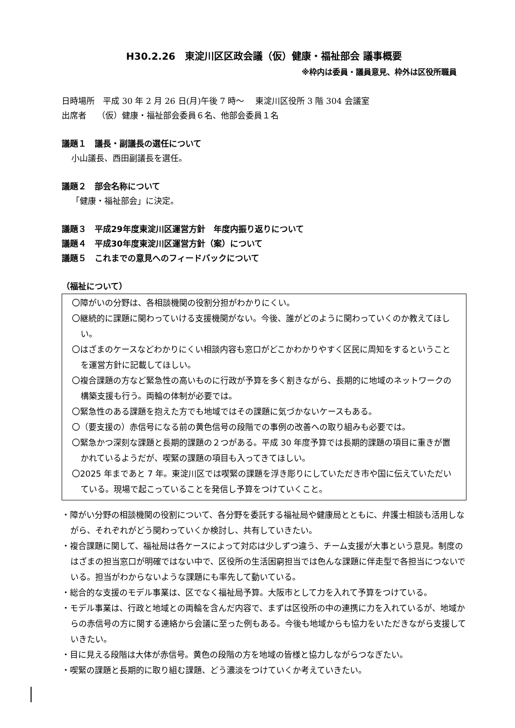H30.2.26　東淀川区区政会議（仮）健康・福祉部会 議事概要
※枠内は委員・議員意見、枠外は区役所職員
日時場所　平成 30 年 2 月 26 日(月)午後 7 時～　 東淀川区役所 3 階 304 会議室
出席者　 （仮）健康・福祉部会委員６名、他部会委員１名
議題１　議長・副議長の選任について
小山議長、西田副議長を選任。
議題２　部会名称について
「健康・福祉部会」に決定。
議題３　平成29年度東淀川区運営方針　年度内振り返りについて
議題４　平成30年度東淀川区運営方針（案）について
議題５　これまでの意見へのフィードバックについて
（福祉について）
〇障がいの分野は、各相談機関の役割分担がわかりにくい。
〇継続的に課題に関わっていける支援機関がない。今後、誰がどのように関わっていくのか教えてほしい。
〇はざまのケースなどわかりにくい相談内容も窓口がどこかわかりやすく区民に周知をするということを運営方針に記載してほしい。
〇複合課題の方など緊急性の高いものに行政が予算を多く割きながら、長期的に地域のネットワークの構築支援も行う。両輪の体制が必要では。
〇緊急性のある課題を抱えた方でも地域ではその課題に気づかないケースもある。
〇（要支援の）赤信号になる前の黄色信号の段階での事例の改善への取り組みも必要では。
〇緊急かつ深刻な課題と長期的課題の２つがある。平成 30 年度予算では長期的課題の項目に重きが置かれているようだが、喫緊の課題の項目も入ってきてほしい。
〇2025 年まであと 7 年。東淀川区では喫緊の課題を浮き彫りにしていただき市や国に伝えていただいている。現場で起こっていることを発信し予算をつけていくこと。
・障がい分野の相談機関の役割について、各分野を委託する福祉局や健康局とともに、弁護士相談も活用しながら、それぞれがどう関わっていくか検討し、共有していきたい。
・複合課題に関して、福祉局は各ケースによって対応は少しずつ違う、チーム支援が大事という意見。制度のはざまの担当窓口が明確ではない中で、区役所の生活困窮担当では色んな課題に伴走型で各担当につないでいる。担当がわからないような課題にも率先して動いている。
・総合的な支援のモデル事業は、区でなく福祉局予算。大阪市として力を入れて予算をつけている。
・モデル事業は、行政と地域との両輪を含んだ内容で、まずは区役所の中の連携に力を入れているが、地域からの赤信号の方に関する連絡から会議に至った例もある。今後も地域からも協力をいただきながら支援していきたい。
・目に見える段階は大体が赤信号。黄色の段階の方を地域の皆様と協力しながらつなぎたい。
・喫緊の課題と長期的に取り組む課題、どう濃淡をつけていくか考えていきたい。